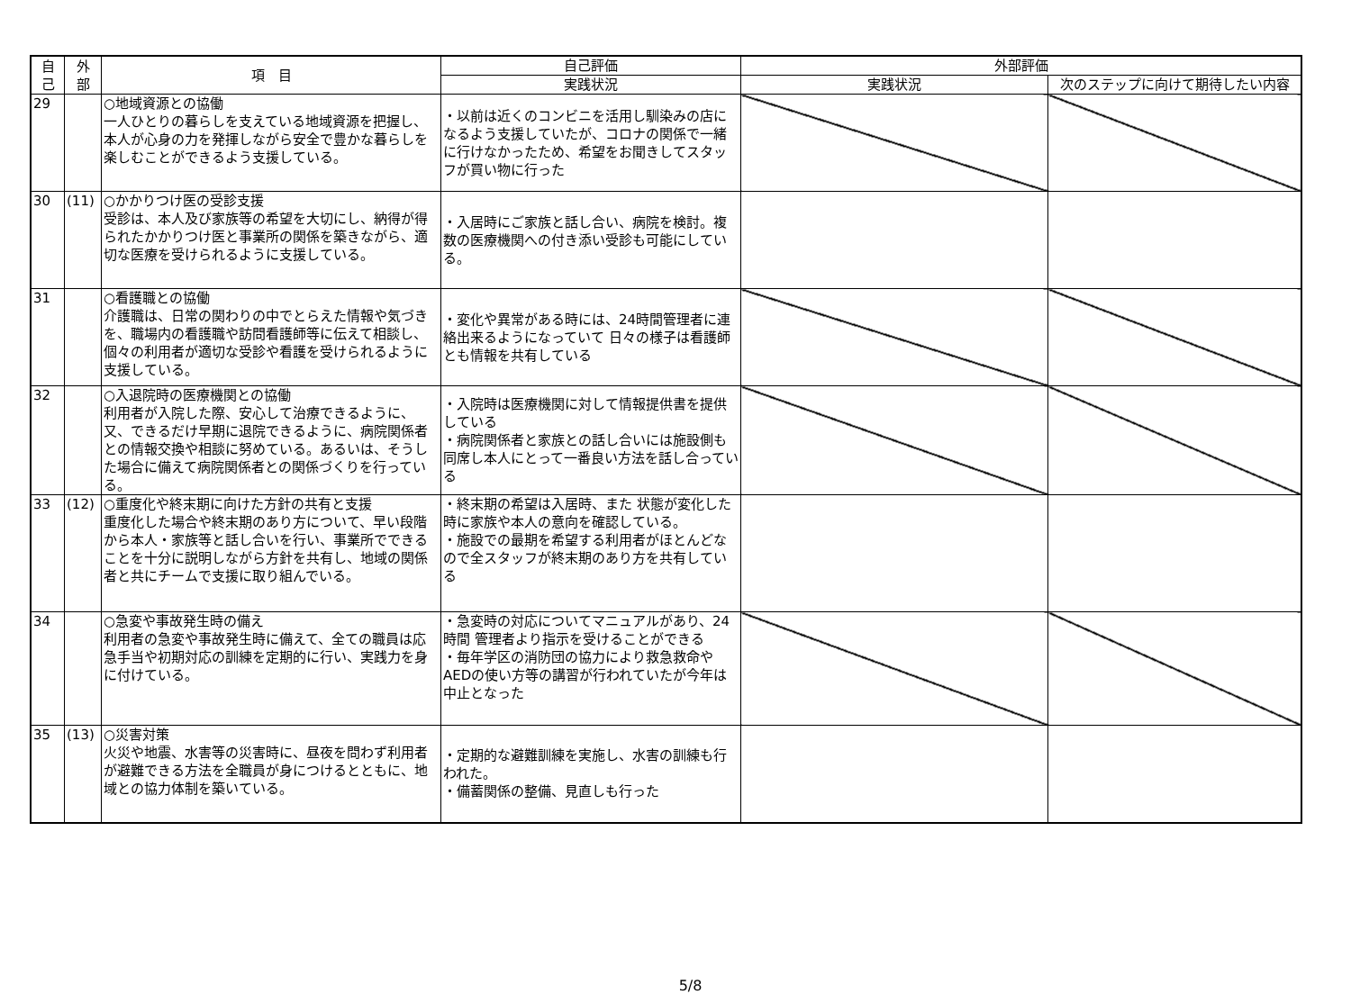| 自 己 | 外 部 | 項 目 | 自己評価 | 外部評価 | |
| --- | --- | --- | --- | --- | --- |
| | | | 実践状況 | 実践状況 | 次のステップに向けて期待したい内容 |
| 29 | | ○地域資源との協働 一人ひとりの暮らしを支えている地域資源を把握し、本人が心身の力を発揮しながら安全で豊かな暮らしを楽しむことができるよう支援している。 | ・以前は近くのコンビニを活用し馴染みの店になるよう支援していたが、コロナの関係で一緒に行けなかったため、希望をお聞きしてスタッフが買い物に行った | | |
| 30 | (11) | ○かかりつけ医の受診支援 受診は、本人及び家族等の希望を大切にし、納得が得られたかかりつけ医と事業所の関係を築きながら、適切な医療を受けられるように支援している。 | ・入居時にご家族と話し合い、病院を検討。複数の医療機関への付き添い受診も可能にしている。 | | |
| 31 | | ○看護職との協働 介護職は、日常の関わりの中でとらえた情報や気づきを、職場内の看護職や訪問看護師等に伝えて相談し、個々の利用者が適切な受診や看護を受けられるように支援している。 | ・変化や異常がある時には、24時間管理者に連絡出来るようになっていて 日々の様子は看護師とも情報を共有している | | |
| 32 | | ○入退院時の医療機関との協働 利用者が入院した際、安心して治療できるように、又、できるだけ早期に退院できるように、病院関係者との情報交換や相談に努めている。あるいは、そうした場合に備えて病院関係者との関係づくりを行っている。 | ・入院時は医療機関に対して情報提供書を提供している ・病院関係者と家族との話し合いには施設側も同席し本人にとって一番良い方法を話し合っている | | |
| 33 | (12) | ○重度化や終末期に向けた方針の共有と支援 重度化した場合や終末期のあり方について、早い段階から本人・家族等と話し合いを行い、事業所でできることを十分に説明しながら方針を共有し、地域の関係者と共にチームで支援に取り組んでいる。 | ・終末期の希望は入居時、また 状態が変化した時に家族や本人の意向を確認している。 ・施設での最期を希望する利用者がほとんどなので全スタッフが終末期のあり方を共有している | | |
| 34 | | ○急変や事故発生時の備え 利用者の急変や事故発生時に備えて、全ての職員は応急手当や初期対応の訓練を定期的に行い、実践力を身に付けている。 | ・急変時の対応についてマニュアルがあり、24時間 管理者より指示を受けることができる ・毎年学区の消防団の協力により救急救命やAEDの使い方等の講習が行われていたが今年は中止となった | | |
| 35 | (13) | ○災害対策 火災や地震、水害等の災害時に、昼夜を問わず利用者が避難できる方法を全職員が身につけるとともに、地域との協力体制を築いている。 | ・定期的な避難訓練を実施し、水害の訓練も行われた。 ・備蓄関係の整備、見直しも行った | | |
5/8